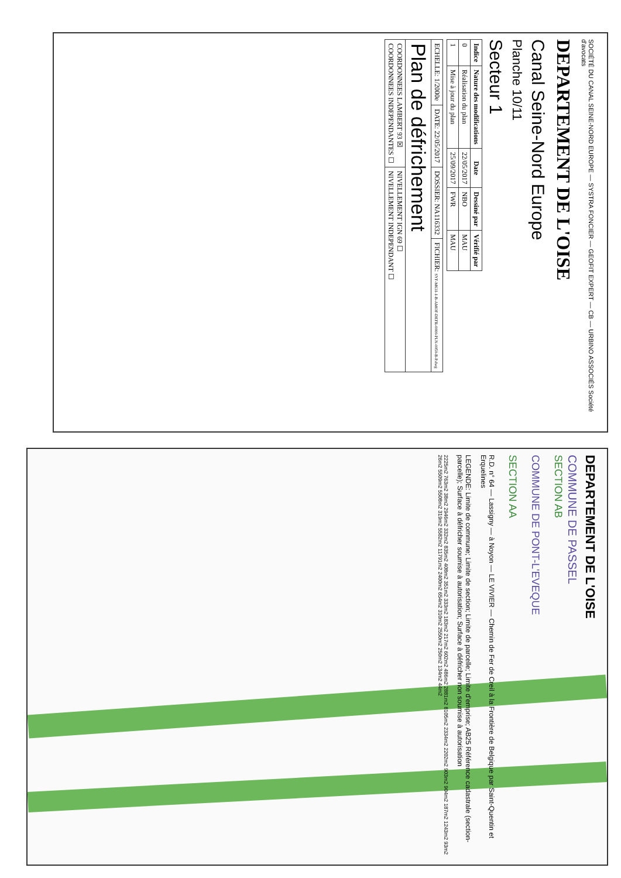SOCIÉTÉ DU CANAL SEINE-NORD EUROPE — SYSTRA FONCIER — GEOFIT EXPERT — CB — URBINO ASSOCIÉS Société d'avocats
DEPARTEMENT DE L'OISE
Canal Seine-Nord Europe
Planche 10/11
Secteur 1
| Indice | Nature des modifications | Date | Dessiné par | Vérifié par |
| --- | --- | --- | --- | --- |
| 0 | Réalisation du plan | 22/05/2017 | NBO | MAU |
| 1 | Mise à jour du plan | 25/09/2017 | FWR | MAU |
| ECHELLE: 1/2000e | DATE: 22/05/2017 | DOSSIER: NA116332 | FICHIER: SYF-M631-1-B-AMOF-DEFR-0000-PLN-0050-B-P.dwg |
| Plan de défrichement | | | |
| COORDONNEES LAMBERT 93 ☒ COORDONNEES INDEPENDANTES ☐ | | NIVELLEMENT IGN 69 ☐ NIVELLEMENT INDEPENDANT ☐ | |
DEPARTEMENT DE L'OISE
COMMUNE DE PASSEL
SECTION AB
COMMUNE DE PONT-L'EVEQUE
SECTION AA
R.D. n° 64 — Lassigny — à Noyon — LE VIVIER — Chemin de Fer de Creil à la Frontière de Belgique par Saint-Quentin et Erquelines
LEGENDE: Limite de commune; Limite de section; Limite de parcelle; Limite d'emprise; AB25 Référence cadastrale (section-parcelle); Surface à défricher soumise à autorisation; Surface à défricher non soumise à autorisation
2225m2 763m2 38m2 2946m2 332m2 835m2 408m2 351m2 333m2 183m2 217m2 602m2 486m2 2881m2 8105m2 2334m2 2202m2 903m2 904m2 187m2 1243m2 93m2 26m2 5509m2 5508m2 319m2 5582m2 11791m2 2400m2 654m2 310m2 2550m2 250m2 134m2 44m2